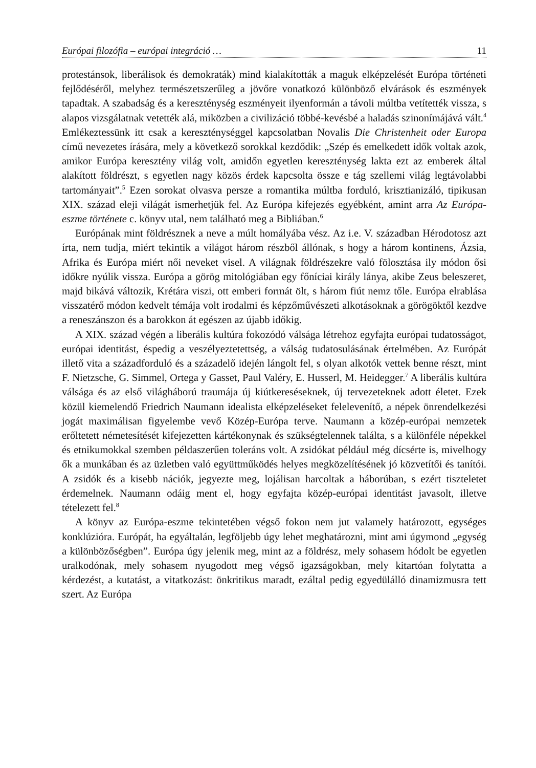Európai filozófia – európai integráció … 11
protestánsok, liberálisok és demokraták) mind kialakították a maguk elképzelését Európa történeti fejlődéséről, melyhez természetszerűleg a jövőre vonatkozó különböző elvárások és eszmények tapadtak. A szabadság és a kereszténység eszményeit ilyenformán a távoli múltba vetítették vissza, s alapos vizsgálatnak vetették alá, miközben a civilizáció többé-kevésbé a haladás szinonímájává vált.<sup>4</sup> Emlékeztessünk itt csak a kereszténységgel kapcsolatban Novalis Die Christenheit oder Europa című nevezetes írására, mely a következő sorokkal kezdődik: „Szép és emelkedett idők voltak azok, amikor Európa keresztény világ volt, amidőn egyetlen kereszténység lakta ezt az emberek által alakított földrészt, s egyetlen nagy közös érdek kapcsolta össze e tág szellemi világ legtávolabbi tartományait”.<sup>5</sup> Ezen sorokat olvasva persze a romantika múltba forduló, krisztianizáló, tipikusan XIX. század eleji világát ismerhetjük fel. Az Európa kifejezés egyébként, amint arra Az Európa-eszme története c. könyv utal, nem található meg a Bibliában.<sup>6</sup>
Európának mint földrésznek a neve a múlt homályába vész. Az i.e. V. században Hérodotosz azt írta, nem tudja, miért tekintik a világot három részből állónak, s hogy a három kontinens, Ázsia, Afrika és Európa miért női neveket visel. A világnak földrészekre való fölosztása ily módon ősi időkre nyúlik vissza. Európa a görög mitológiában egy főníciai király lánya, akibe Zeus beleszeret, majd bikává változik, Krétára viszi, ott emberi formát ölt, s három fiút nemz tőle. Európa elrablása visszatérő módon kedvelt témája volt irodalmi és képzőművészeti alkotásoknak a görögöktől kezdve a reneszánszon és a barokkon át egészen az újabb időkig.
A XIX. század végén a liberális kultúra fokozódó válsága létrehoz egyfajta európai tudatosságot, európai identitást, éspedig a veszélyeztetettség, a válság tudatosulásának értelmében. Az Európát illető vita a századforduló és a századelő idején lángolt fel, s olyan alkotók vettek benne részt, mint F. Nietzsche, G. Simmel, Ortega y Gasset, Paul Valéry, E. Husserl, M. Heidegger.<sup>7</sup> A liberális kultúra válsága és az első világháború traumája új kiútkereséseknek, új tervezeteknek adott életet. Ezek közül kiemelendő Friedrich Naumann idealista elképzeléseket felelevenítő, a népek önrendelkezési jogát maximálisan figyelembe vevő Közép-Európa terve. Naumann a közép-európai nemzetek erőltetett németesítését kifejezetten kártékonynak és szükségtelennek találta, s a különféle népekkel és etnikumokkal szemben példaszerűen toleráns volt. A zsidókat például még dícsérte is, mivelhogy ők a munkában és az üzletben való együttműködés helyes megközelítésének jó közvetítői és tanítói. A zsidók és a kisebb nációk, jegyezte meg, lojálisan harcoltak a háborúban, s ezért tiszteletet érdemelnek. Naumann odáig ment el, hogy egyfajta közép-európai identitást javasolt, illetve tételezett fel.<sup>8</sup>
A könyv az Európa-eszme tekintetében végső fokon nem jut valamely határozott, egységes konklúzióra. Európát, ha egyáltalán, legföljebb úgy lehet meghatározni, mint ami úgymond „egység a különbözőségben”. Európa úgy jelenik meg, mint az a földrész, mely sohasem hódolt be egyetlen uralkodónak, mely sohasem nyugodott meg végső igazságokban, mely kitartóan folytatta a kérdezést, a kutatást, a vitatkozást: önkritikus maradt, ezáltal pedig egyedülálló dinamizmusra tett szert. Az Európa